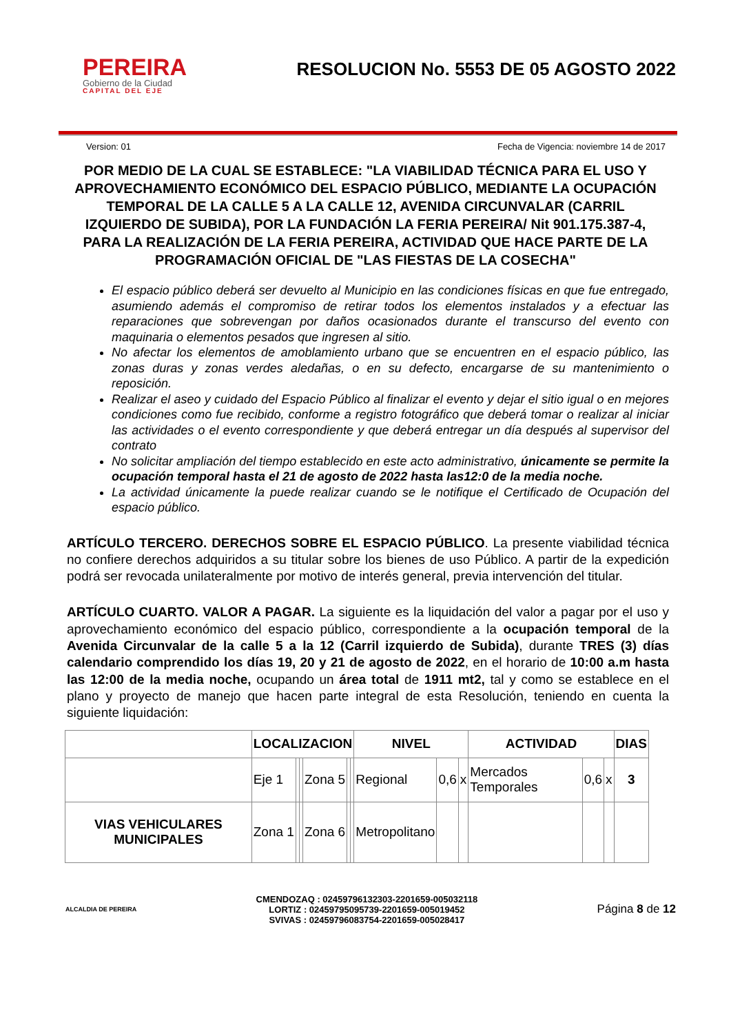PEREIRA
Gobierno de la Ciudad
CAPITAL DEL EJE
RESOLUCION No. 5553 DE 05 AGOSTO 2022
Version: 01 Fecha de Vigencia: noviembre 14 de 2017
POR MEDIO DE LA CUAL SE ESTABLECE: "LA VIABILIDAD TÉCNICA PARA EL USO Y APROVECHAMIENTO ECONÓMICO DEL ESPACIO PÚBLICO, MEDIANTE LA OCUPACIÓN TEMPORAL DE LA CALLE 5 A LA CALLE 12, AVENIDA CIRCUNVALAR (CARRIL IZQUIERDO DE SUBIDA), POR LA FUNDACIÓN LA FERIA PEREIRA/ Nit 901.175.387-4, PARA LA REALIZACIÓN DE LA FERIA PEREIRA, ACTIVIDAD QUE HACE PARTE DE LA PROGRAMACIÓN OFICIAL DE "LAS FIESTAS DE LA COSECHA"
El espacio público deberá ser devuelto al Municipio en las condiciones físicas en que fue entregado, asumiendo además el compromiso de retirar todos los elementos instalados y a efectuar las reparaciones que sobrevengan por daños ocasionados durante el transcurso del evento con maquinaria o elementos pesados que ingresen al sitio.
No afectar los elementos de amoblamiento urbano que se encuentren en el espacio público, las zonas duras y zonas verdes aledañas, o en su defecto, encargarse de su mantenimiento o reposición.
Realizar el aseo y cuidado del Espacio Público al finalizar el evento y dejar el sitio igual o en mejores condiciones como fue recibido, conforme a registro fotográfico que deberá tomar o realizar al iniciar las actividades o el evento correspondiente y que deberá entregar un día después al supervisor del contrato
No solicitar ampliación del tiempo establecido en este acto administrativo, únicamente se permite la ocupación temporal hasta el 21 de agosto de 2022 hasta las12:0 de la media noche.
La actividad únicamente la puede realizar cuando se le notifique el Certificado de Ocupación del espacio público.
ARTÍCULO TERCERO. DERECHOS SOBRE EL ESPACIO PÚBLICO. La presente viabilidad técnica no confiere derechos adquiridos a su titular sobre los bienes de uso Público. A partir de la expedición podrá ser revocada unilateralmente por motivo de interés general, previa intervención del titular.
ARTÍCULO CUARTO. VALOR A PAGAR. La siguiente es la liquidación del valor a pagar por el uso y aprovechamiento económico del espacio público, correspondiente a la ocupación temporal de la Avenida Circunvalar de la calle 5 a la 12 (Carril izquierdo de Subida), durante TRES (3) días calendario comprendido los días 19, 20 y 21 de agosto de 2022, en el horario de 10:00 a.m hasta las 12:00 de la media noche, ocupando un área total de 1911 mt2, tal y como se establece en el plano y proyecto de manejo que hacen parte integral de esta Resolución, teniendo en cuenta la siguiente liquidación:
| | LOCALIZACION | | | | | | NIVEL | | | ACTIVIDAD | | | DIAS |
| --- | --- | --- | --- | --- | --- | --- | --- | --- | --- | --- | --- | --- | --- |
| | Eje 1 | | | Zona 5 | | | Regional | 0,6 | x | Mercados Temporales | 0,6 | x | 3 |
| VIAS VEHICULARES MUNICIPALES | Zona 1 | | | Zona 6 | | | Metropolitano | | | | | | |
ALCALDIA DE PEREIRA
CMENDOZAQ : 02459796132303-2201659-005032118
LORTIZ : 02459795095739-2201659-005019452
SVIVAS : 02459796083754-2201659-005028417
Página 8 de 12